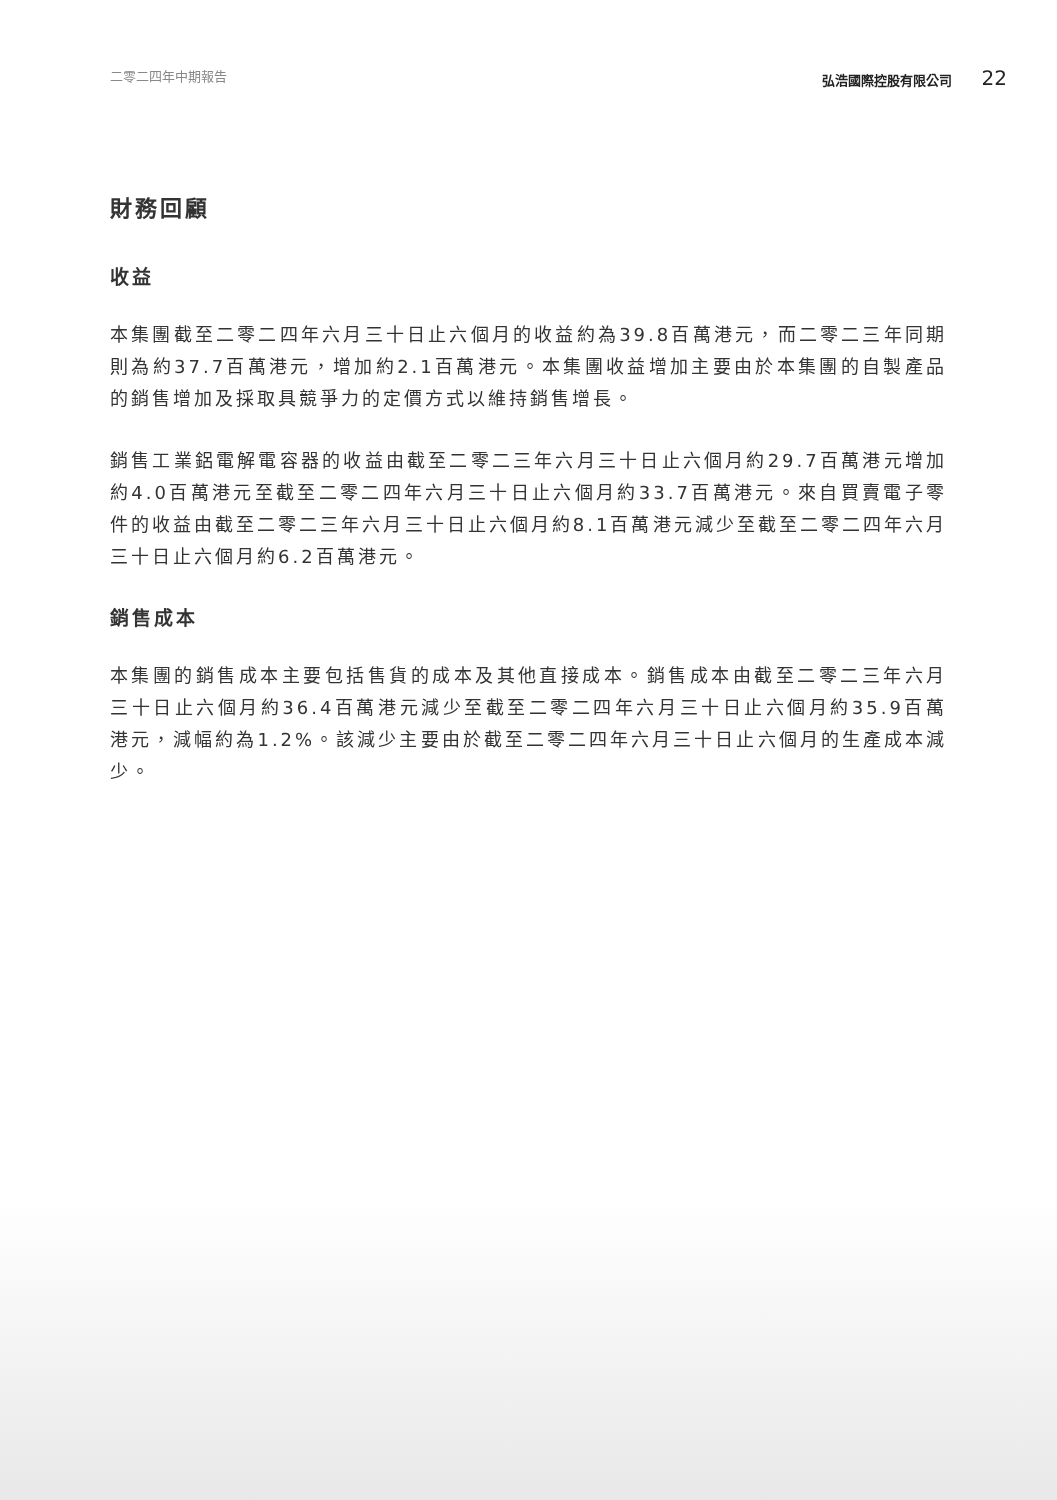二零二四年中期報告 弘浩國際控股有限公司 22
財務回顧
收益
本集團截至二零二四年六月三十日止六個月的收益約為39.8百萬港元，而二零二三年同期則為約37.7百萬港元，增加約2.1百萬港元。本集團收益增加主要由於本集團的自製產品的銷售增加及採取具競爭力的定價方式以維持銷售增長。
銷售工業鋁電解電容器的收益由截至二零二三年六月三十日止六個月約29.7百萬港元增加約4.0百萬港元至截至二零二四年六月三十日止六個月約33.7百萬港元。來自買賣電子零件的收益由截至二零二三年六月三十日止六個月約8.1百萬港元減少至截至二零二四年六月三十日止六個月約6.2百萬港元。
銷售成本
本集團的銷售成本主要包括售貨的成本及其他直接成本。銷售成本由截至二零二三年六月三十日止六個月約36.4百萬港元減少至截至二零二四年六月三十日止六個月約35.9百萬港元，減幅約為1.2%。該減少主要由於截至二零二四年六月三十日止六個月的生產成本減少。